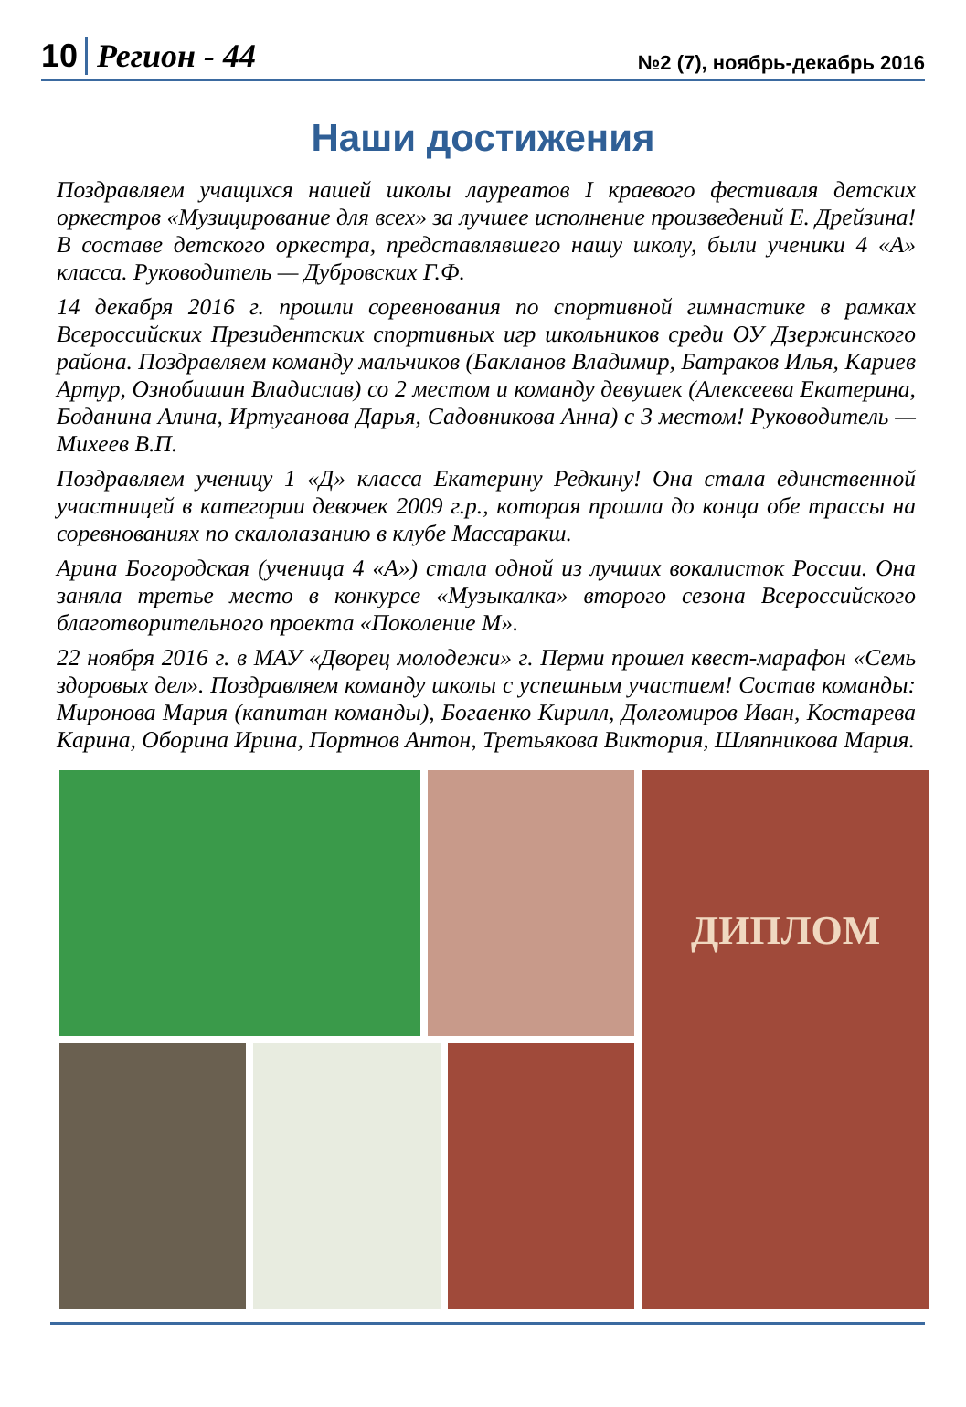10 Регион - 44
№2 (7), ноябрь-декабрь 2016
Наши достижения
Поздравляем учащихся нашей школы лауреатов I краевого фестиваля детских оркестров «Музицирование для всех» за лучшее исполнение произведений Е. Дрейзина! В составе детского оркестра, представлявшего нашу школу, были ученики 4 «А» класса. Руководитель — Дубровских Г.Ф.
14 декабря 2016 г. прошли соревнования по спортивной гимнастике в рамках Всероссийских Президентских спортивных игр школьников среди ОУ Дзержинского района. Поздравляем команду мальчиков (Бакланов Владимир, Батраков Илья, Кариев Артур, Ознобишин Владислав) со 2 местом и команду девушек (Алексеева Екатерина, Боданина Алина, Иртуганова Дарья, Садовникова Анна) с 3 местом! Руководитель — Михеев В.П.
Поздравляем ученицу 1 «Д» класса Екатерину Редкину! Она стала единственной участницей в категории девочек 2009 г.р., которая прошла до конца обе трассы на соревнованиях по скалолазанию в клубе Массаракш.
Арина Богородская (ученица 4 «А») стала одной из лучших вокалисток России. Она заняла третье место в конкурсе «Музыкалка» второго сезона Всероссийского благотворительного проекта «Поколение М».
22 ноября 2016 г. в МАУ «Дворец молодежи» г. Перми прошел квест-марафон «Семь здоровых дел». Поздравляем команду школы с успешным участием! Состав команды: Миронова Мария (капитан команды), Богаенко Кирилл, Долгомиров Иван, Костарева Карина, Оборина Ирина, Портнов Антон, Третьякова Виктория, Шляпникова Мария.
ДИПЛОМ